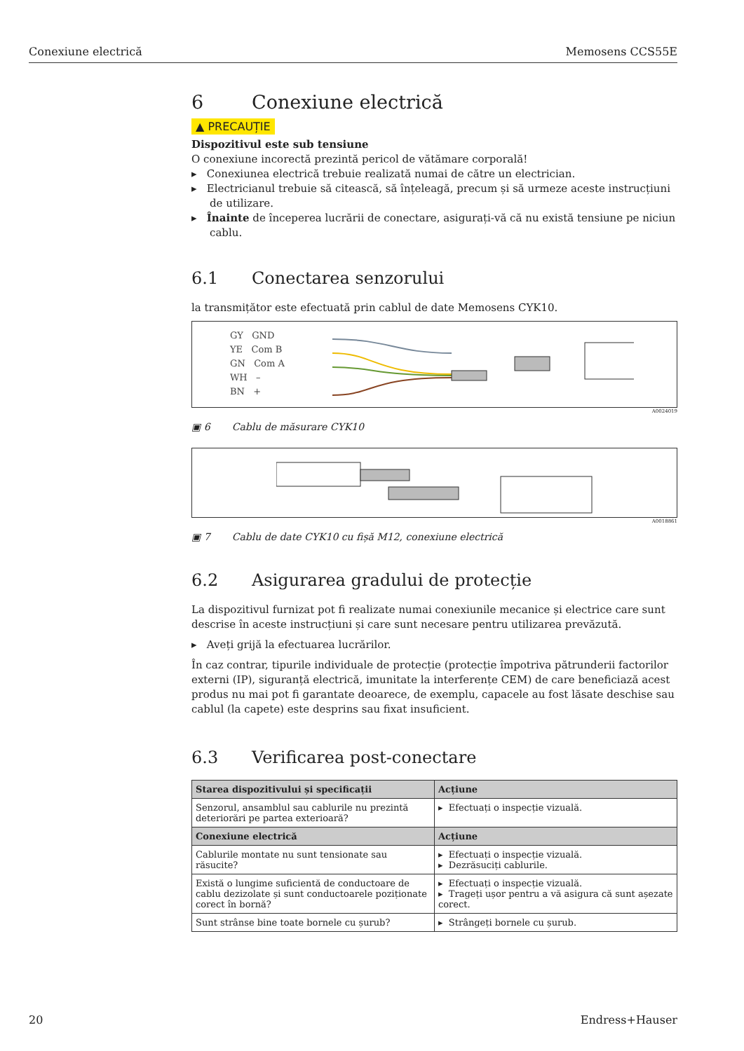Conexiune electrică Memosens CCS55E
6 Conexiune electrică
▲ PRECAUȚIE
Dispozitivul este sub tensiune
O conexiune incorectă prezintă pericol de vătămare corporală!
▸ Conexiunea electrică trebuie realizată numai de către un electrician.
▸ Electricianul trebuie să citească, să înțeleagă, precum și să urmeze aceste instrucțiuni de utilizare.
▸ Înainte de începerea lucrării de conectare, asigurați-vă că nu există tensiune pe niciun cablu.
6.1 Conectarea senzorului
la transmițător este efectuată prin cablul de date Memosens CYK10.
GY GND
YE Com B
GN Com A
WH –
BN +
A0024019
▣ 6 Cablu de măsurare CYK10
A0018861
▣ 7 Cablu de date CYK10 cu fișă M12, conexiune electrică
6.2 Asigurarea gradului de protecție
La dispozitivul furnizat pot fi realizate numai conexiunile mecanice și electrice care sunt descrise în aceste instrucțiuni și care sunt necesare pentru utilizarea prevăzută.
▸ Aveți grijă la efectuarea lucrărilor.
În caz contrar, tipurile individuale de protecție (protecție împotriva pătrunderii factorilor externi (IP), siguranță electrică, imunitate la interferențe CEM) de care beneficiază acest produs nu mai pot fi garantate deoarece, de exemplu, capacele au fost lăsate deschise sau cablul (la capete) este desprins sau fixat insuficient.
6.3 Verificarea post-conectare
| Starea dispozitivului și specificații | Acțiune |
| --- | --- |
| Senzorul, ansamblul sau cablurile nu prezintă deteriorări pe partea exterioară? | ▸ Efectuați o inspecție vizuală. |
| Conexiune electrică | Acțiune |
| Cablurile montate nu sunt tensionate sau răsucite? | ▸ Efectuați o inspecție vizuală. ▸ Dezrăsuciți cablurile. |
| Există o lungime suficientă de conductoare de cablu dezizolate și sunt conductoarele poziționate corect în bornă? | ▸ Efectuați o inspecție vizuală. ▸ Trageți ușor pentru a vă asigura că sunt așezate corect. |
| Sunt strânse bine toate bornele cu șurub? | ▸ Strângeți bornele cu șurub. |
20 Endress+Hauser